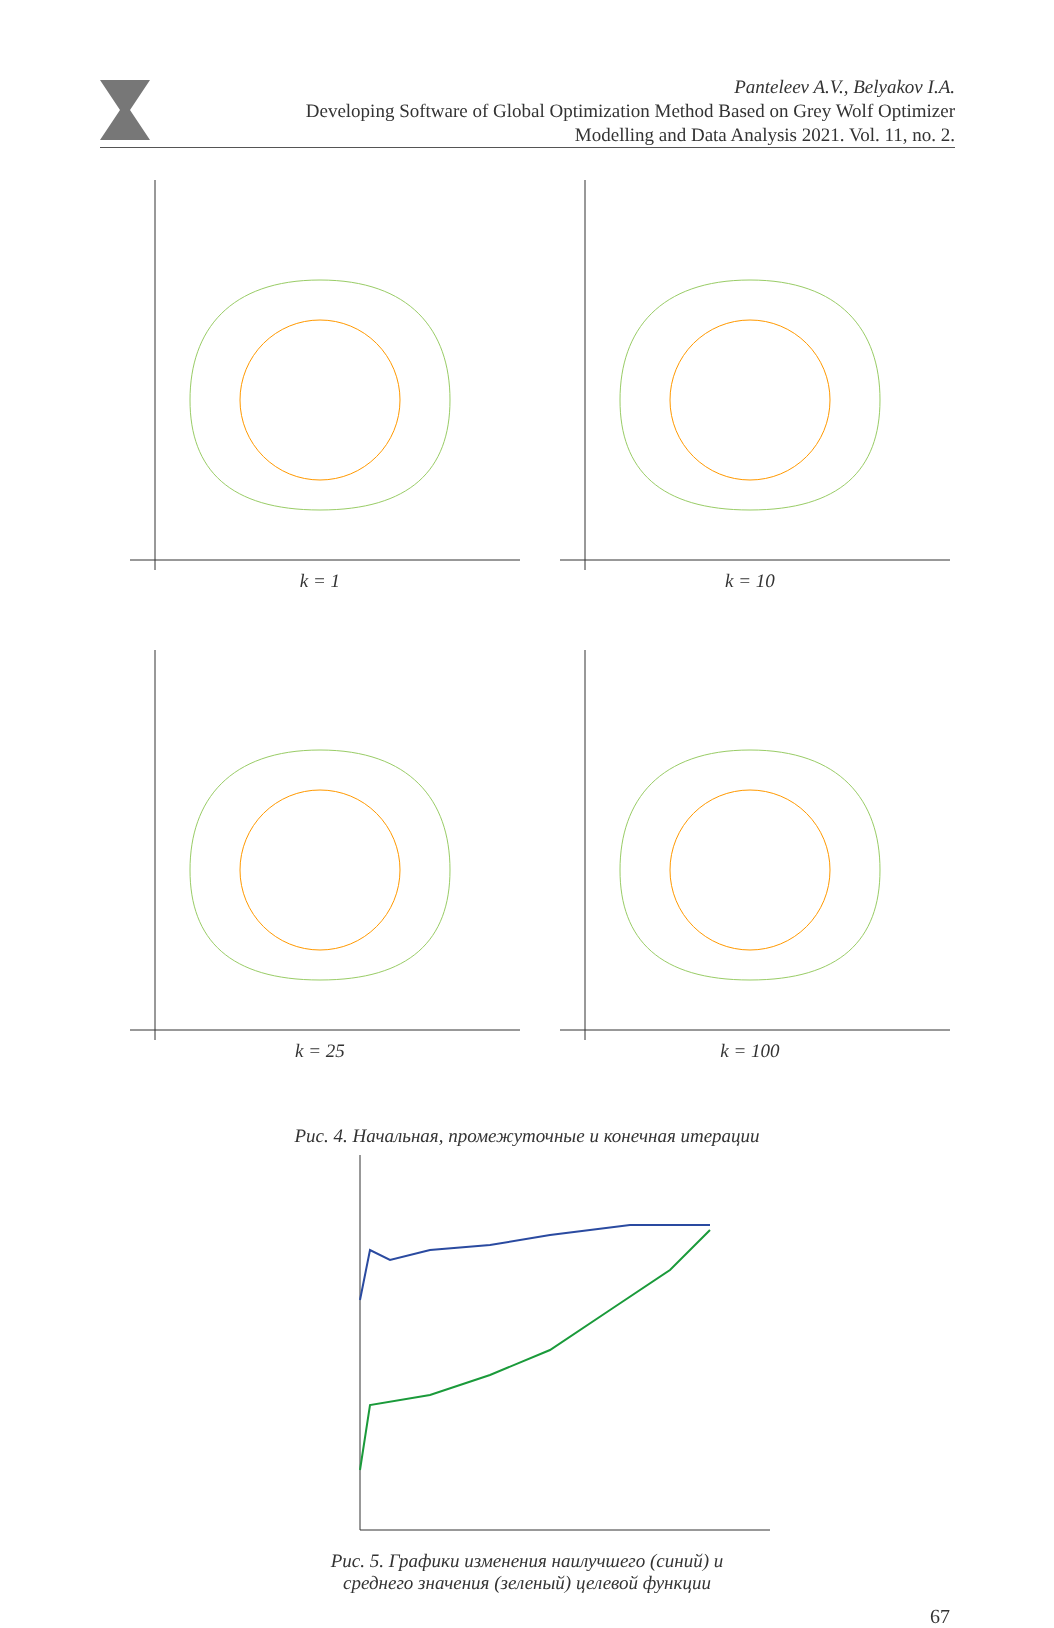Panteleev A.V., Belyakov I.A.
Developing Software of Global Optimization Method Based on Grey Wolf Optimizer
Modelling and Data Analysis 2021. Vol. 11, no. 2.
k = 1
k = 10
k = 25
k = 100
Рис. 4. Начальная, промежуточные и конечная итерации
Рис. 5. Графики изменения наилучшего (синий) и
среднего значения (зеленый) целевой функции
67